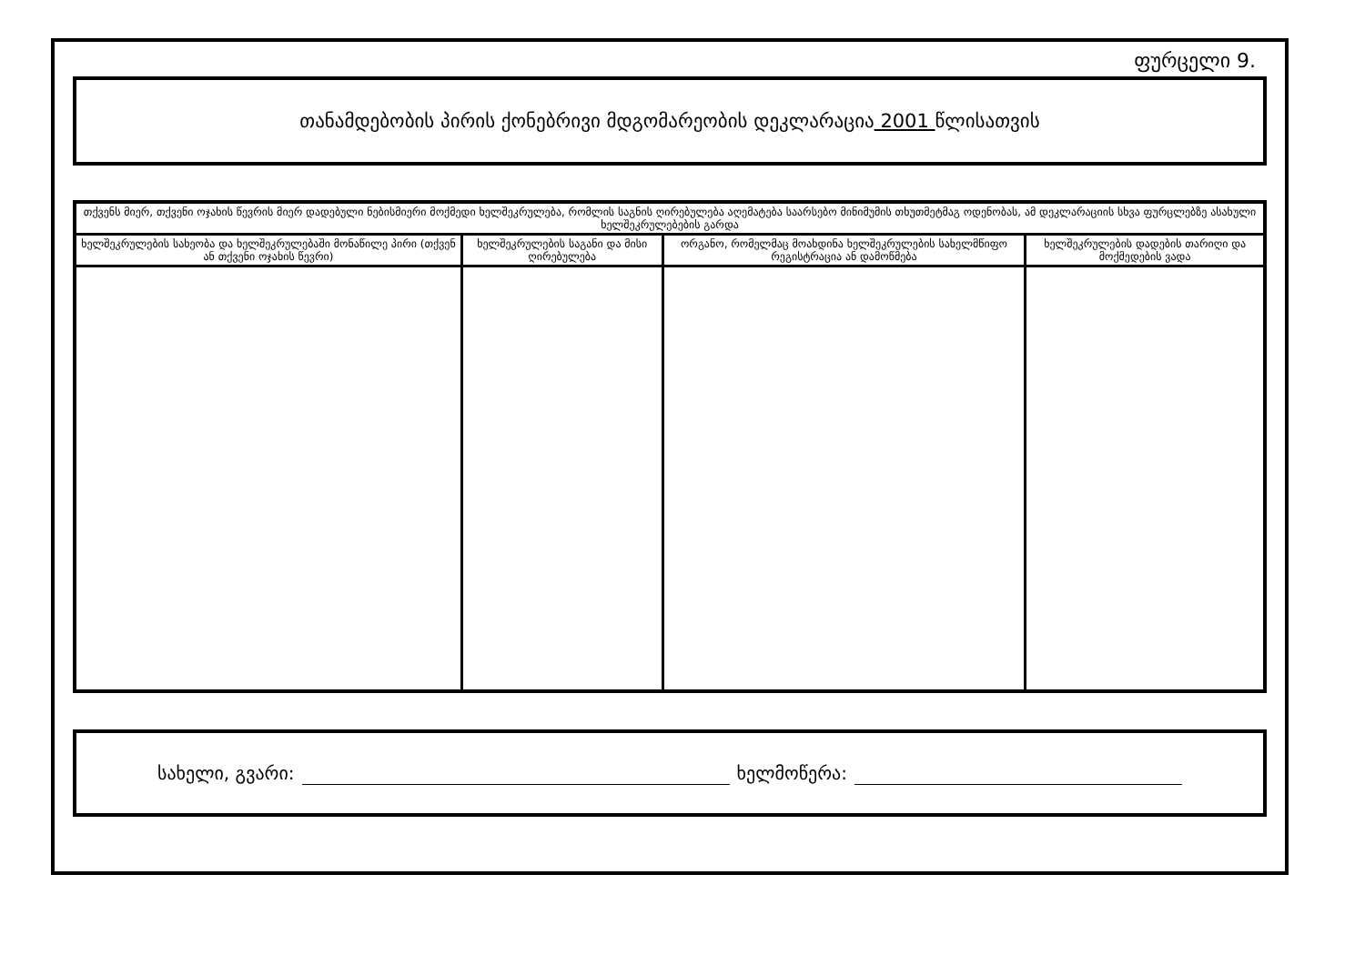ფურცელი 9.
თანამდებობის პირის ქონებრივი მდგომარეობის დეკლარაცია 2001 წლისათვის
| თქვენს მიერ, თქვენი ოჯახის წევრის მიერ დადებული ნებისმიერი მოქმედი ხელშეკრულება, რომლის საგნის ღირებულება აღემატება საარსებო მინიმუმის თხუთმეტმაგ ოდენობას, ამ დეკლარაციის სხვა ფურცლებზე ასახული ხელშეკრულებების გარდა | | | |
| --- | --- | --- | --- |
| ხელშეკრულების სახეობა და ხელშეკრულებაში მონაწილე პირი (თქვენ ან თქვენი ოჯახის წევრი) | ხელშეკრულების საგანი და მისი ღირებულება | ორგანო, რომელმაც მოახდინა ხელშეკრულების სახელმწიფო რეგისტრაცია ან დამოწმება | ხელშეკრულების დადების თარიღი და მოქმედების ვადა |
სახელი, გვარი: ხელმოწერა: